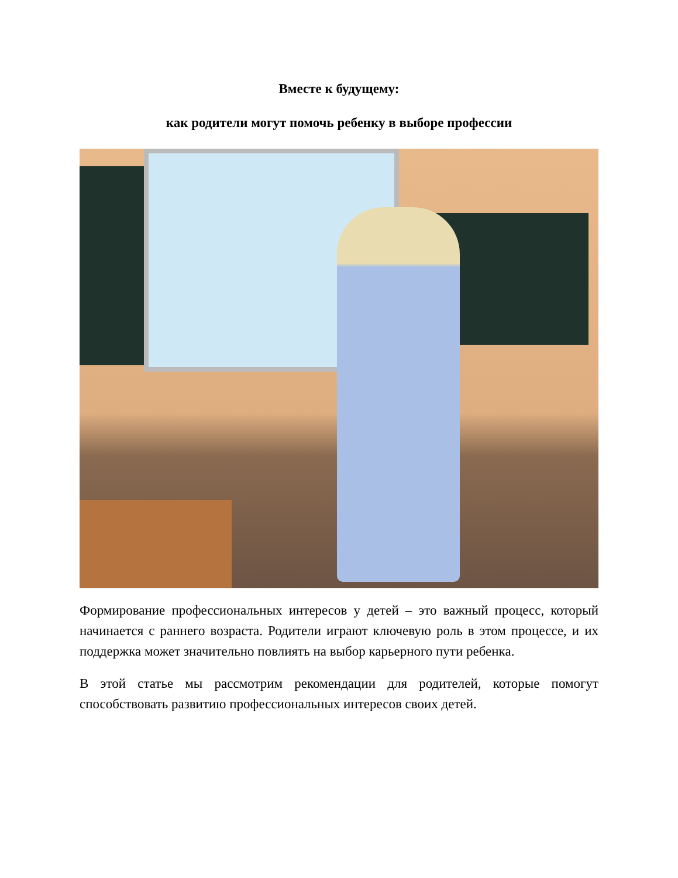Вместе к будущему:
как родители могут помочь ребенку в выборе профессии
Формирование профессиональных интересов у детей – это важный процесс, который начинается с раннего возраста. Родители играют ключевую роль в этом процессе, и их поддержка может значительно повлиять на выбор карьерного пути ребенка.
В этой статье мы рассмотрим рекомендации для родителей, которые помогут способствовать развитию профессиональных интересов своих детей.